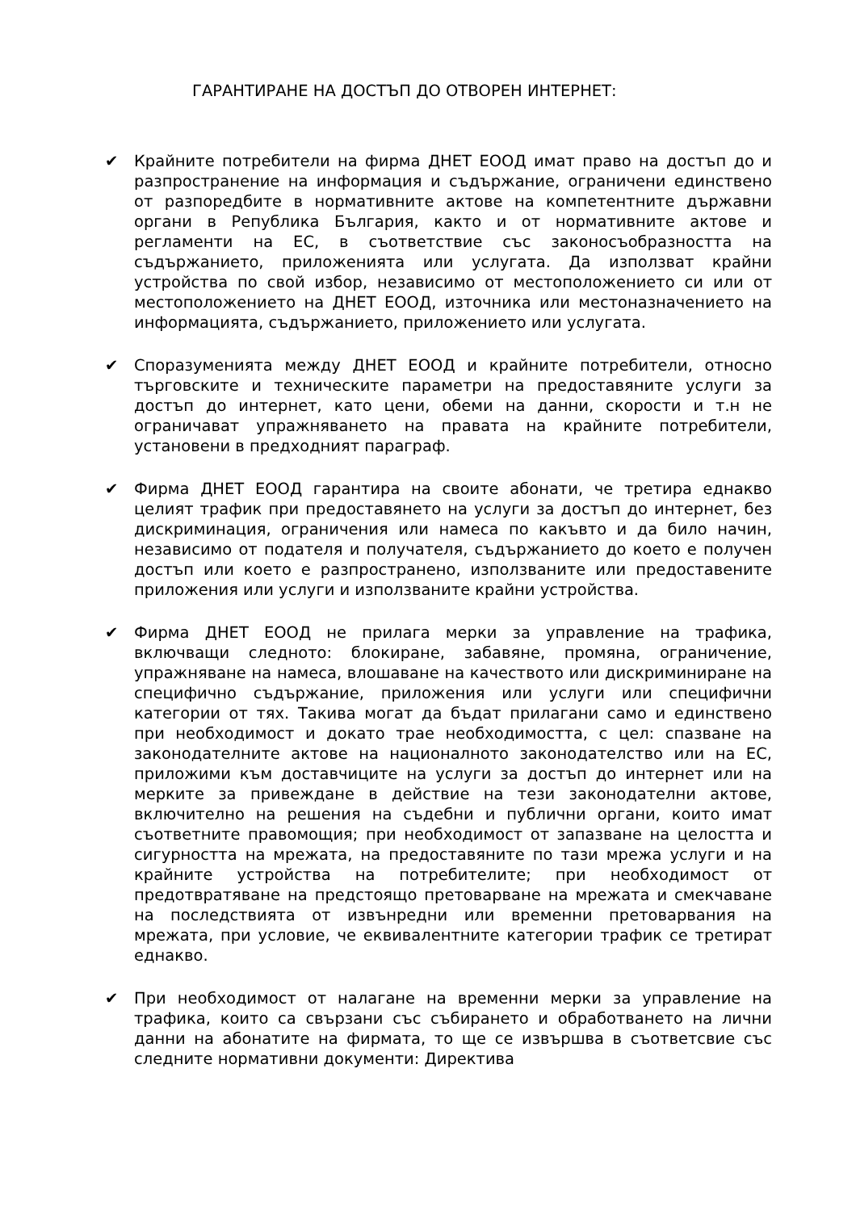ГАРАНТИРАНЕ НА ДОСТЪП ДО ОТВОРЕН ИНТЕРНЕТ:
✔ Крайните потребители на фирма ДНЕТ ЕООД имат право на достъп до и разпространение на информация и съдържание, ограничени единствено от разпоредбите в нормативните актове на компетентните държавни органи в Република България, както и от нормативните актове и регламенти на ЕС, в съответствие със законосъобразността на съдържанието, приложенията или услугата. Да използват крайни устройства по свой избор, независимо от местоположението си или от местоположението на ДНЕТ ЕООД, източника или местоназначението на информацията, съдържанието, приложението или услугата.
✔ Споразуменията между ДНЕТ ЕООД и крайните потребители, относно търговските и техническите параметри на предоставяните услуги за достъп до интернет, като цени, обеми на данни, скорости и т.н не ограничават упражняването на правата на крайните потребители, установени в предходният параграф.
✔ Фирма ДНЕТ ЕООД гарантира на своите абонати, че третира еднакво целият трафик при предоставянето на услуги за достъп до интернет, без дискриминация, ограничения или намеса по какъвто и да било начин, независимо от подателя и получателя, съдържанието до което е получен достъп или което е разпространено, използваните или предоставените приложения или услуги и използваните крайни устройства.
✔ Фирма ДНЕТ ЕООД не прилага мерки за управление на трафика, включващи следното: блокиране, забавяне, промяна, ограничение, упражняване на намеса, влошаване на качеството или дискриминиране на специфично съдържание, приложения или услуги или специфични категории от тях. Такива могат да бъдат прилагани само и единствено при необходимост и докато трае необходимостта, с цел: спазване на законодателните актове на националното законодателство или на ЕС, приложими към доставчиците на услуги за достъп до интернет или на мерките за привеждане в действие на тези законодателни актове, включително на решения на съдебни и публични органи, които имат съответните правомощия; при необходимост от запазване на целостта и сигурността на мрежата, на предоставяните по тази мрежа услуги и на крайните устройства на потребителите; при необходимост от предотвратяване на предстоящо претоварване на мрежата и смекчаване на последствията от извънредни или временни претоварвания на мрежата, при условие, че еквивалентните категории трафик се третират еднакво.
✔ При необходимост от налагане на временни мерки за управление на трафика, които са свързани със събирането и обработването на лични данни на абонатите на фирмата, то ще се извършва в съответсвие със следните нормативни документи: Директива